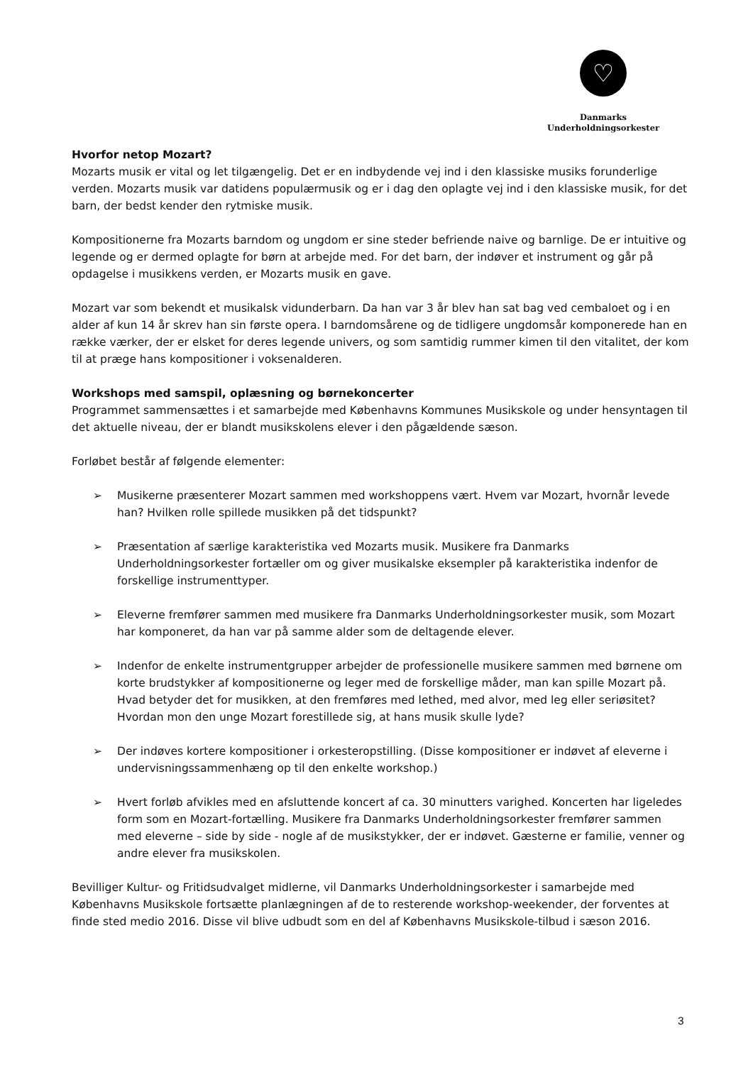♡
Danmarks
Underholdningsorkester
Hvorfor netop Mozart?
Mozarts musik er vital og let tilgængelig. Det er en indbydende vej ind i den klassiske musiks forunderlige verden. Mozarts musik var datidens populærmusik og er i dag den oplagte vej ind i den klassiske musik, for det barn, der bedst kender den rytmiske musik.
Kompositionerne fra Mozarts barndom og ungdom er sine steder befriende naive og barnlige. De er intuitive og legende og er dermed oplagte for børn at arbejde med. For det barn, der indøver et instrument og går på opdagelse i musikkens verden, er Mozarts musik en gave.
Mozart var som bekendt et musikalsk vidunderbarn. Da han var 3 år blev han sat bag ved cembaloet og i en alder af kun 14 år skrev han sin første opera. I barndomsårene og de tidligere ungdomsår komponerede han en række værker, der er elsket for deres legende univers, og som samtidig rummer kimen til den vitalitet, der kom til at præge hans kompositioner i voksenalderen.
Workshops med samspil, oplæsning og børnekoncerter
Programmet sammensættes i et samarbejde med Københavns Kommunes Musikskole og under hensyntagen til det aktuelle niveau, der er blandt musikskolens elever i den pågældende sæson.
Forløbet består af følgende elementer:
➢ Musikerne præsenterer Mozart sammen med workshoppens vært. Hvem var Mozart, hvornår levede han? Hvilken rolle spillede musikken på det tidspunkt?
➢ Præsentation af særlige karakteristika ved Mozarts musik. Musikere fra Danmarks Underholdningsorkester fortæller om og giver musikalske eksempler på karakteristika indenfor de forskellige instrumenttyper.
➢ Eleverne fremfører sammen med musikere fra Danmarks Underholdningsorkester musik, som Mozart har komponeret, da han var på samme alder som de deltagende elever.
➢ Indenfor de enkelte instrumentgrupper arbejder de professionelle musikere sammen med børnene om korte brudstykker af kompositionerne og leger med de forskellige måder, man kan spille Mozart på. Hvad betyder det for musikken, at den fremføres med lethed, med alvor, med leg eller seriøsitet? Hvordan mon den unge Mozart forestillede sig, at hans musik skulle lyde?
➢ Der indøves kortere kompositioner i orkesteropstilling. (Disse kompositioner er indøvet af eleverne i undervisningssammenhæng op til den enkelte workshop.)
➢ Hvert forløb afvikles med en afsluttende koncert af ca. 30 minutters varighed. Koncerten har ligeledes form som en Mozart-fortælling. Musikere fra Danmarks Underholdningsorkester fremfører sammen med eleverne – side by side - nogle af de musikstykker, der er indøvet. Gæsterne er familie, venner og andre elever fra musikskolen.
Bevilliger Kultur- og Fritidsudvalget midlerne, vil Danmarks Underholdningsorkester i samarbejde med Københavns Musikskole fortsætte planlægningen af de to resterende workshop-weekender, der forventes at finde sted medio 2016. Disse vil blive udbudt som en del af Københavns Musikskole-tilbud i sæson 2016.
3